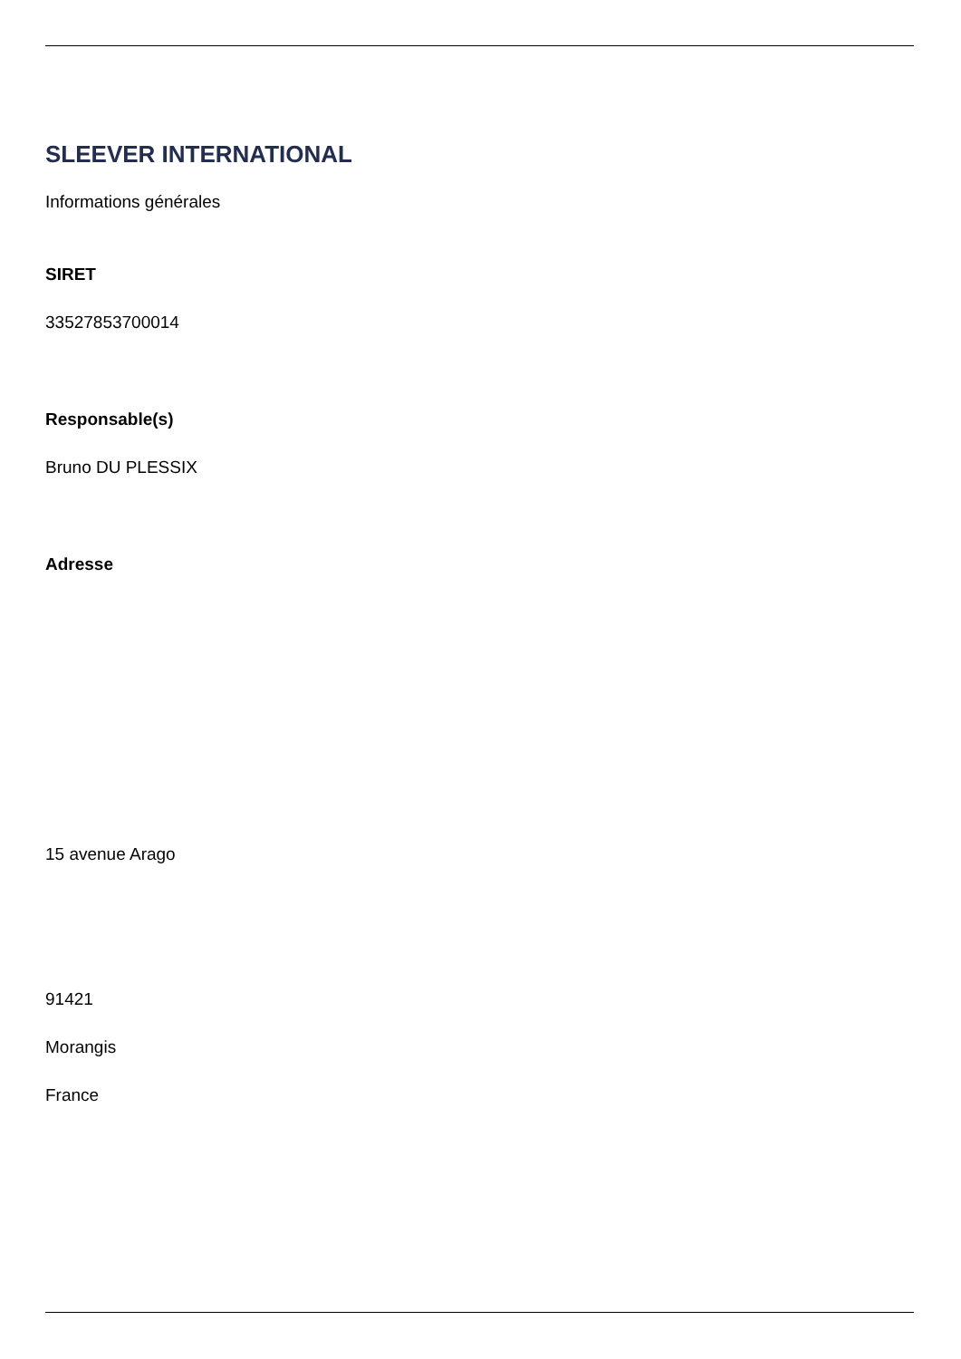SLEEVER INTERNATIONAL
Informations générales
SIRET
33527853700014
Responsable(s)
Bruno DU PLESSIX
Adresse
15 avenue Arago
91421
Morangis
France